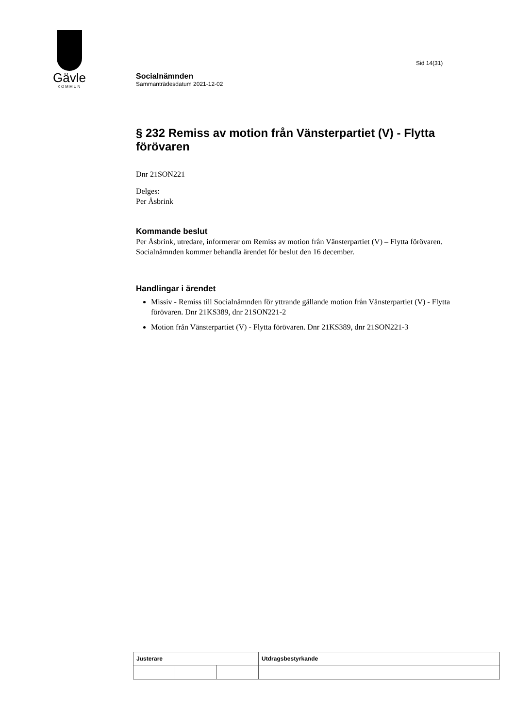Gävle
KOMMUN
Sid 14(31)
Socialnämnden
Sammanträdesdatum 2021-12-02
§ 232 Remiss av motion från Vänsterpartiet (V) - Flytta förövaren
Dnr 21SON221
Delges:
Per Åsbrink
Kommande beslut
Per Åsbrink, utredare, informerar om Remiss av motion från Vänsterpartiet (V) – Flytta förövaren.
Socialnämnden kommer behandla ärendet för beslut den 16 december.
Handlingar i ärendet
Missiv - Remiss till Socialnämnden för yttrande gällande motion från Vänsterpartiet (V) - Flytta förövaren. Dnr 21KS389, dnr 21SON221-2
Motion från Vänsterpartiet (V) - Flytta förövaren. Dnr 21KS389, dnr 21SON221-3
| Justerare | | | Utdragsbestyrkande |
| --- | --- | --- | --- |